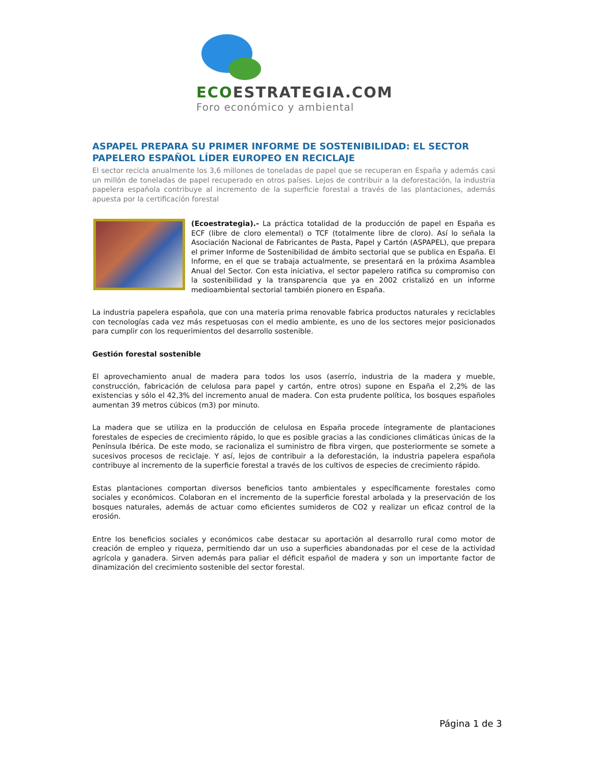ECOESTRATEGIA.COM
Foro económico y ambiental
ASPAPEL PREPARA SU PRIMER INFORME DE SOSTENIBILIDAD: EL SECTOR PAPELERO ESPAÑOL LÍDER EUROPEO EN RECICLAJE
El sector recicla anualmente los 3,6 millones de toneladas de papel que se recuperan en España y además casi un millón de toneladas de papel recuperado en otros países. Lejos de contribuir a la deforestación, la industria papelera española contribuye al incremento de la superficie forestal a través de las plantaciones, además apuesta por la certificación forestal
(Ecoestrategia).- La práctica totalidad de la producción de papel en España es ECF (libre de cloro elemental) o TCF (totalmente libre de cloro). Así lo señala la Asociación Nacional de Fabricantes de Pasta, Papel y Cartón (ASPAPEL), que prepara el primer Informe de Sostenibilidad de ámbito sectorial que se publica en España. El Informe, en el que se trabaja actualmente, se presentará en la próxima Asamblea Anual del Sector. Con esta iniciativa, el sector papelero ratifica su compromiso con la sostenibilidad y la transparencia que ya en 2002 cristalizó en un informe medioambiental sectorial también pionero en España.
La industria papelera española, que con una materia prima renovable fabrica productos naturales y reciclables con tecnologías cada vez más respetuosas con el medio ambiente, es uno de los sectores mejor posicionados para cumplir con los requerimientos del desarrollo sostenible.
Gestión forestal sostenible
El aprovechamiento anual de madera para todos los usos (aserrío, industria de la madera y mueble, construcción, fabricación de celulosa para papel y cartón, entre otros) supone en España el 2,2% de las existencias y sólo el 42,3% del incremento anual de madera. Con esta prudente política, los bosques españoles aumentan 39 metros cúbicos (m3) por minuto.
La madera que se utiliza en la producción de celulosa en España procede íntegramente de plantaciones forestales de especies de crecimiento rápido, lo que es posible gracias a las condiciones climáticas únicas de la Península Ibérica. De este modo, se racionaliza el suministro de fibra virgen, que posteriormente se somete a sucesivos procesos de reciclaje. Y así, lejos de contribuir a la deforestación, la industria papelera española contribuye al incremento de la superficie forestal a través de los cultivos de especies de crecimiento rápido.
Estas plantaciones comportan diversos beneficios tanto ambientales y específicamente forestales como sociales y económicos. Colaboran en el incremento de la superficie forestal arbolada y la preservación de los bosques naturales, además de actuar como eficientes sumideros de CO2 y realizar un eficaz control de la erosión.
Entre los beneficios sociales y económicos cabe destacar su aportación al desarrollo rural como motor de creación de empleo y riqueza, permitiendo dar un uso a superficies abandonadas por el cese de la actividad agrícola y ganadera. Sirven además para paliar el déficit español de madera y son un importante factor de dinamización del crecimiento sostenible del sector forestal.
Página 1 de 3